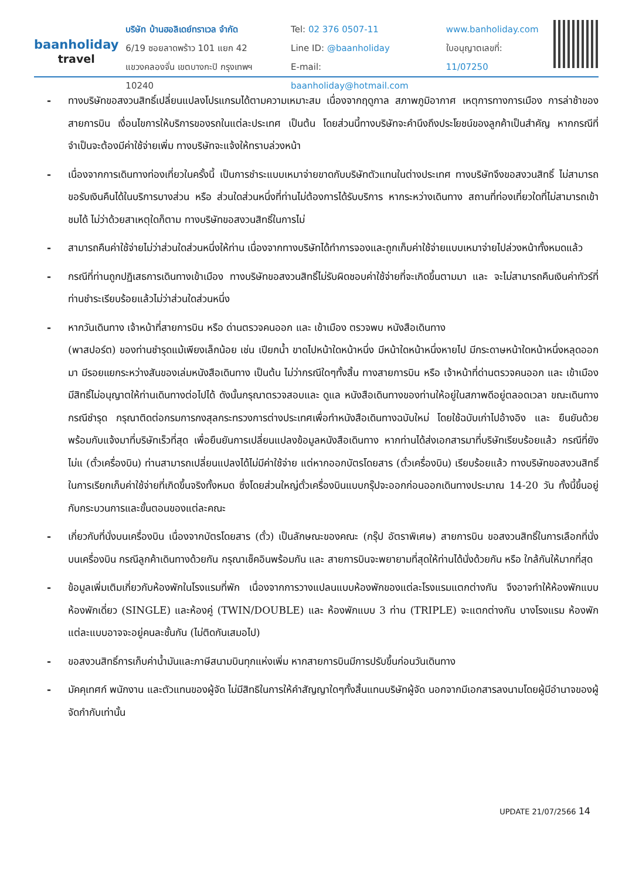baanholiday
travel
บริษัท บ้านฮอลิเดย์ทราเวล จำกัด
6/19 ซอยลาดพร้าว 101 แยก 42
แขวงคลองจั่น เขตบางกะปิ กรุงเทพฯ 10240
Tel: 02 376 0507-11
Line ID: @baanholiday
E-mail: baanholiday@hotmail.com
www.banholiday.com
ใบอนุญาตเลขที่: 11/07250
- ทางบริษัทขอสงวนสิทธิ์เปลี่ยนแปลงโปรแกรมได้ตามความเหมาะสม เนื่องจากฤดูกาล สภาพภูมิอากาศ เหตุการทางการเมือง การล่าช้าของสายการบิน เงื่อนไขการให้บริการของรถในแต่ละประเทศ เป็นต้น โดยส่วนนี้ทางบริษัทจะคำนึงถึงประโยชน์ของลูกค้าเป็นสำคัญ หากกรณีที่จำเป็นจะต้องมีค่าใช้จ่ายเพิ่ม ทางบริษัทจะแจ้งให้ทราบล่วงหน้า
- เนื่องจากการเดินทางท่องเที่ยวในครั้งนี้ เป็นการชำระแบบเหมาจ่ายขาดกับบริษัทตัวแทนในต่างประเทศ ทางบริษัทจึงขอสงวนสิทธิ์ ไม่สามารถขอรับเงินคืนได้ในบริการบางส่วน หรือ ส่วนใดส่วนหนึ่งที่ท่านไม่ต้องการได้รับบริการ หากระหว่างเดินทาง สถานที่ท่องเที่ยวใดที่ไม่สามารถเข้าชมได้ ไม่ว่าด้วยสาเหตุใดก็ตาม ทางบริษัทขอสงวนสิทธิ์ในการไม่
- สามารถคืนค่าใช้จ่ายไม่ว่าส่วนใดส่วนหนึ่งให้ท่าน เนื่องจากทางบริษัทได้ทำการจองและถูกเก็บค่าใช้จ่ายแบบเหมาจ่ายไปล่วงหน้าทั้งหมดแล้ว
- กรณีที่ท่านถูกปฏิเสธการเดินทางเข้าเมือง ทางบริษัทขอสงวนสิทธิ์ไม่รับผิดชอบค่าใช้จ่ายที่จะเกิดขึ้นตามมา และ จะไม่สามารถคืนเงินค่าทัวร์ที่ท่านชำระเรียบร้อยแล้วไม่ว่าส่วนใดส่วนหนึ่ง
- หากวันเดินทาง เจ้าหน้าที่สายการบิน หรือ ด่านตรวจคนออก และ เข้าเมือง ตรวจพบ หนังสือเดินทาง
(พาสปอร์ต) ของท่านชำรุดแม้เพียงเล็กน้อย เช่น เปียกน้ำ ขาดไปหน้าใดหน้าหนึ่ง มีหน้าใดหน้าหนึ่งหายไป มีกระดาษหน้าใดหน้าหนึ่งหลุดออกมา มีรอยแยกระหว่างสันของเล่มหนังสือเดินทาง เป็นต้น ไม่ว่ากรณีใดๆทั้งสิ้น ทางสายการบิน หรือ เจ้าหน้าที่ด่านตรวจคนออก และ เข้าเมือง มีสิทธิ์ไม่อนุญาตให้ท่านเดินทางต่อไปได้ ดังนั้นกรุณาตรวจสอบและ ดูแล หนังสือเดินทางของท่านให้อยู่ในสภาพดีอยู่ตลอดเวลา ขณะเดินทาง กรณีชำรุด กรุณาติดต่อกรมการกงสุลกระทรวงการต่างประเทศเพื่อทำหนังสือเดินทางฉบับใหม่ โดยใช้ฉบับเก่าไปอ้างอิง และ ยืนยันด้วย พร้อมกับแจ้งมาที่บริษัทเร็วที่สุด เพื่อยืนยันการเปลี่ยนแปลงข้อมูลหนังสือเดินทาง หากท่านได้ส่งเอกสารมาที่บริษัทเรียบร้อยแล้ว กรณีที่ยังไม่แ (ตั๋วเครื่องบิน) ท่านสามารถเปลี่ยนแปลงได้ไม่มีค่าใช้จ่าย แต่หากออกบัตรโดยสาร (ตั๋วเครื่องบิน) เรียบร้อยแล้ว ทางบริษัทขอสงวนสิทธิ์ในการเรียกเก็บค่าใช้จ่ายที่เกิดขึ้นจริงทั้งหมด ซึ่งโดยส่วนใหญ่ตั๋วเครื่องบินแบบกรุ๊ปจะออกก่อนออกเดินทางประมาณ 14-20 วัน ทั้งนี้ขึ้นอยู่กับกระบวนการและขั้นตอนของแต่ละคณะ
- เกี่ยวกับที่นั่งบนเครื่องบิน เนื่องจากบัตรโดยสาร (ตั๋ว) เป็นลักษณะของคณะ (กรุ๊ป อัตราพิเศษ) สายการบิน ขอสงวนสิทธิ์ในการเลือกที่นั่งบนเครื่องบิน กรณีลูกค้าเดินทางด้วยกัน กรุณาเช็คอินพร้อมกัน และ สายการบินจะพยายามที่สุดให้ท่านได้นั่งด้วยกัน หรือ ใกล้กันให้มากที่สุด
- ข้อมูลเพิ่มเติมเกี่ยวกับห้องพักในโรงแรมที่พัก เนื่องจากการวางแปลนแบบห้องพักของแต่ละโรงแรมแตกต่างกัน จึงอาจทำให้ห้องพักแบบห้องพักเดี่ยว (SINGLE) และห้องคู่ (TWIN/DOUBLE) และ ห้องพักแบบ 3 ท่าน (TRIPLE) จะแตกต่างกัน บางโรงแรม ห้องพักแต่ละแบบอาจจะอยู่คนละชั้นกัน (ไม่ติดกันเสมอไป)
- ขอสงวนสิทธิ์การเก็บค่าน้ำมันและภาษีสนามบินทุกแห่งเพิ่ม หากสายการบินมีการปรับขึ้นก่อนวันเดินทาง
- มัคคุเทศก์ พนักงาน และตัวแทนของผู้จัด ไม่มีสิทธิในการให้คำสัญญาใดๆทั้งสิ้นแทนบริษัทผู้จัด นอกจากมีเอกสารลงนามโดยผู้มีอำนาจของผู้จัดกำกับเท่านั้น
UPDATE 21/07/2566 14